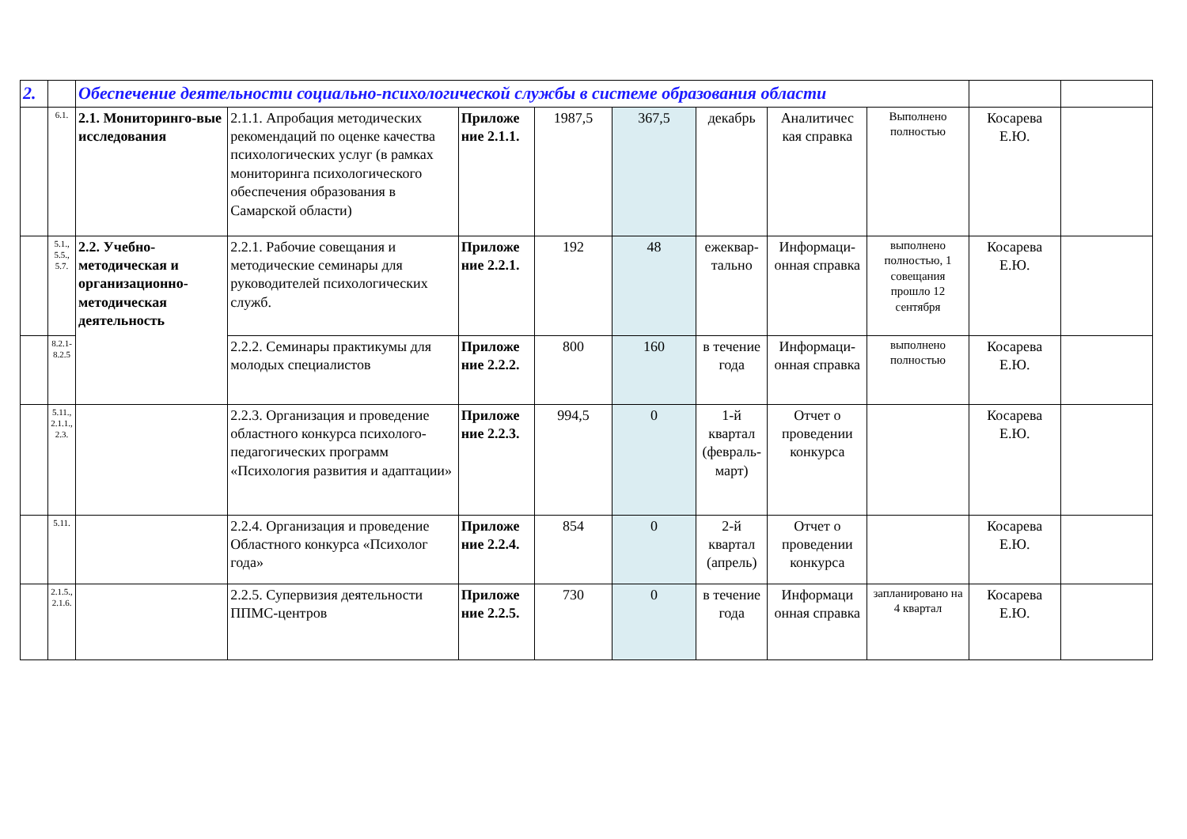| 2. | | Обеспечение деятельности социально-психологической службы в системе образования области | | | | | | | | | |
| | 6.1. | 2.1. Мониторинго-вые исследования | 2.1.1. Апробация методических рекомендаций по оценке качества психологических услуг (в рамках мониторинга психологического обеспечения образования в Самарской области) | Приложе ние 2.1.1. | 1987,5 | 367,5 | декабрь | Аналитичес кая справка | Выполнено полностью | Косарева Е.Ю. | |
| | 5.1., 5.5., 5.7. | 2.2. Учебно-методическая и организационно-методическая деятельность | 2.2.1. Рабочие совещания и методические семинары для руководителей психологических служб. | Приложе ние 2.2.1. | 192 | 48 | ежеквар-тально | Информаци-онная справка | выполнено полностью, 1 совещания прошло 12 сентября | Косарева Е.Ю. | |
| | 8.2.1-8.2.5 | | 2.2.2. Семинары практикумы для молодых специалистов | Приложе ние 2.2.2. | 800 | 160 | в течение года | Информаци-онная справка | выполнено полностью | Косарева Е.Ю. | |
| | 5.11., 2.1.1., 2.3. | | 2.2.3. Организация и проведение областного конкурса психолого-педагогических программ «Психология развития и адаптации» | Приложе ние 2.2.3. | 994,5 | 0 | 1-й квартал (февраль-март) | Отчет о проведении конкурса | | Косарева Е.Ю. | |
| | 5.11. | | 2.2.4. Организация и проведение Областного конкурса «Психолог года» | Приложе ние 2.2.4. | 854 | 0 | 2-й квартал (апрель) | Отчет о проведении конкурса | | Косарева Е.Ю. | |
| | 2.1.5., 2.1.6. | | 2.2.5. Супервизия деятельности ППМС-центров | Приложе ние 2.2.5. | 730 | 0 | в течение года | Информаци онная справка | запланировано на 4 квартал | Косарева Е.Ю. | |